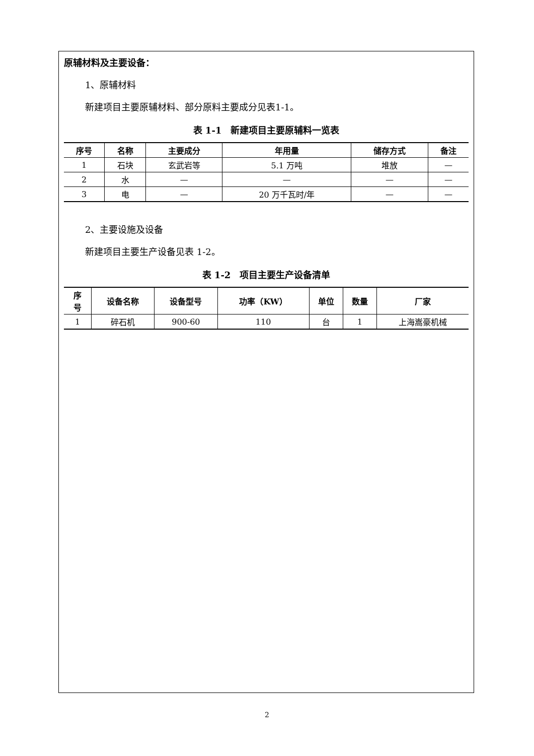原辅材料及主要设备：
1、原辅材料
新建项目主要原辅材料、部分原料主要成分见表1-1。
表 1-1　新建项目主要原辅料一览表
| 序号 | 名称 | 主要成分 | 年用量 | 储存方式 | 备注 |
| --- | --- | --- | --- | --- | --- |
| 1 | 石块 | 玄武岩等 | 5.1 万吨 | 堆放 | — |
| 2 | 水 | — | — | — | — |
| 3 | 电 | — | 20 万千瓦时/年 | — | — |
2、主要设施及设备
新建项目主要生产设备见表 1-2。
表 1-2　项目主要生产设备清单
| 序 号 | 设备名称 | 设备型号 | 功率（KW） | 单位 | 数量 | 厂家 |
| --- | --- | --- | --- | --- | --- | --- |
| 1 | 碎石机 | 900-60 | 110 | 台 | 1 | 上海嵩豪机械 |
2